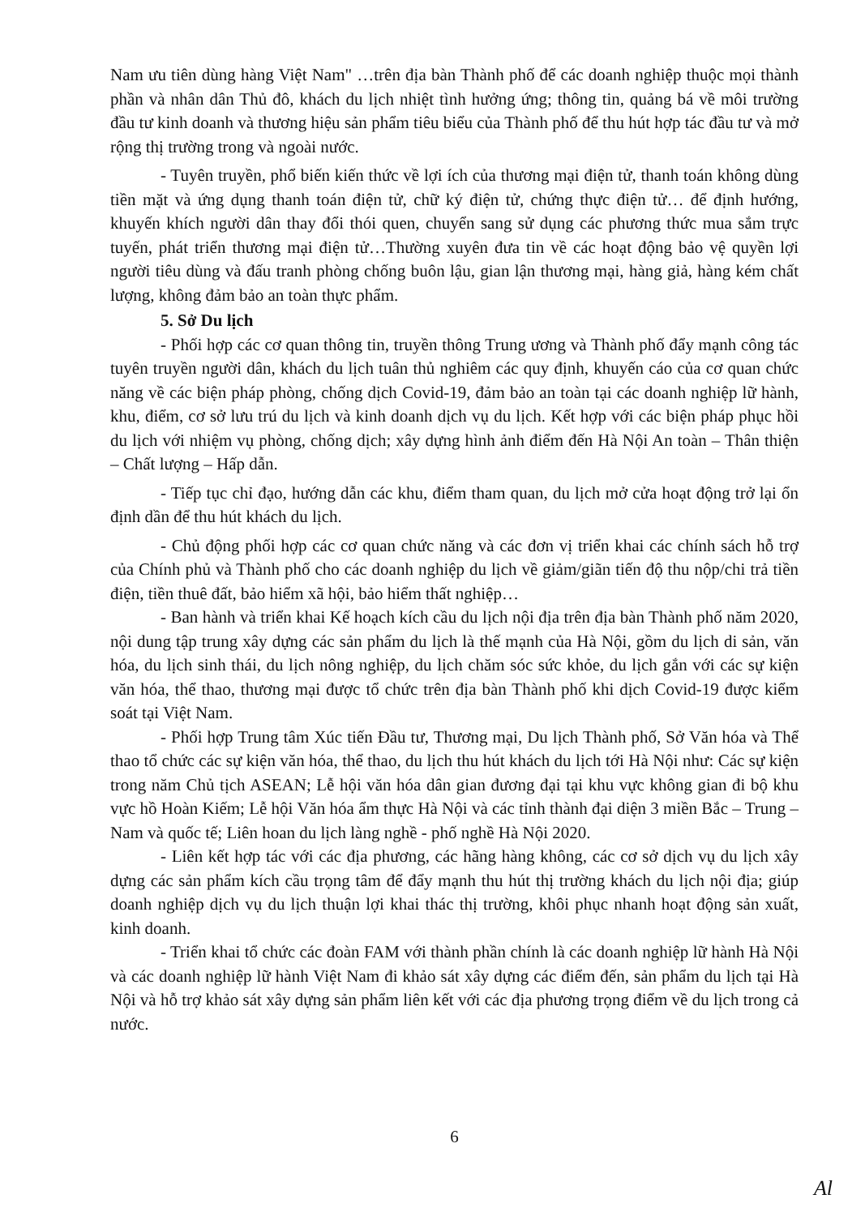Nam ưu tiên dùng hàng Việt Nam" …trên địa bàn Thành phố để các doanh nghiệp thuộc mọi thành phần và nhân dân Thủ đô, khách du lịch nhiệt tình hưởng ứng; thông tin, quảng bá về môi trường đầu tư kinh doanh và thương hiệu sản phẩm tiêu biểu của Thành phố để thu hút hợp tác đầu tư và mở rộng thị trường trong và ngoài nước.
- Tuyên truyền, phổ biến kiến thức về lợi ích của thương mại điện tử, thanh toán không dùng tiền mặt và ứng dụng thanh toán điện tử, chữ ký điện tử, chứng thực điện tử… để định hướng, khuyến khích người dân thay đổi thói quen, chuyển sang sử dụng các phương thức mua sắm trực tuyến, phát triển thương mại điện tử…Thường xuyên đưa tin về các hoạt động bảo vệ quyền lợi người tiêu dùng và đấu tranh phòng chống buôn lậu, gian lận thương mại, hàng giả, hàng kém chất lượng, không đảm bảo an toàn thực phẩm.
5. Sở Du lịch
- Phối hợp các cơ quan thông tin, truyền thông Trung ương và Thành phố đẩy mạnh công tác tuyên truyền người dân, khách du lịch tuân thủ nghiêm các quy định, khuyến cáo của cơ quan chức năng về các biện pháp phòng, chống dịch Covid-19, đảm bảo an toàn tại các doanh nghiệp lữ hành, khu, điểm, cơ sở lưu trú du lịch và kinh doanh dịch vụ du lịch. Kết hợp với các biện pháp phục hồi du lịch với nhiệm vụ phòng, chống dịch; xây dựng hình ảnh điểm đến Hà Nội An toàn – Thân thiện – Chất lượng – Hấp dẫn.
- Tiếp tục chỉ đạo, hướng dẫn các khu, điểm tham quan, du lịch mở cửa hoạt động trở lại ổn định dần để thu hút khách du lịch.
- Chủ động phối hợp các cơ quan chức năng và các đơn vị triển khai các chính sách hỗ trợ của Chính phủ và Thành phố cho các doanh nghiệp du lịch về giảm/giãn tiến độ thu nộp/chi trả tiền điện, tiền thuê đất, bảo hiểm xã hội, bảo hiểm thất nghiệp…
- Ban hành và triển khai Kế hoạch kích cầu du lịch nội địa trên địa bàn Thành phố năm 2020, nội dung tập trung xây dựng các sản phẩm du lịch là thế mạnh của Hà Nội, gồm du lịch di sản, văn hóa, du lịch sinh thái, du lịch nông nghiệp, du lịch chăm sóc sức khỏe, du lịch gắn với các sự kiện văn hóa, thể thao, thương mại được tổ chức trên địa bàn Thành phố khi dịch Covid-19 được kiểm soát tại Việt Nam.
- Phối hợp Trung tâm Xúc tiến Đầu tư, Thương mại, Du lịch Thành phố, Sở Văn hóa và Thể thao tổ chức các sự kiện văn hóa, thể thao, du lịch thu hút khách du lịch tới Hà Nội như: Các sự kiện trong năm Chủ tịch ASEAN; Lễ hội văn hóa dân gian đương đại tại khu vực không gian đi bộ khu vực hồ Hoàn Kiếm; Lễ hội Văn hóa ẩm thực Hà Nội và các tỉnh thành đại diện 3 miền Bắc – Trung – Nam và quốc tế; Liên hoan du lịch làng nghề - phố nghề Hà Nội 2020.
- Liên kết hợp tác với các địa phương, các hãng hàng không, các cơ sở dịch vụ du lịch xây dựng các sản phẩm kích cầu trọng tâm để đẩy mạnh thu hút thị trường khách du lịch nội địa; giúp doanh nghiệp dịch vụ du lịch thuận lợi khai thác thị trường, khôi phục nhanh hoạt động sản xuất, kinh doanh.
- Triển khai tổ chức các đoàn FAM với thành phần chính là các doanh nghiệp lữ hành Hà Nội và các doanh nghiệp lữ hành Việt Nam đi khảo sát xây dựng các điểm đến, sản phẩm du lịch tại Hà Nội và hỗ trợ khảo sát xây dựng sản phẩm liên kết với các địa phương trọng điểm về du lịch trong cả nước.
6
Al